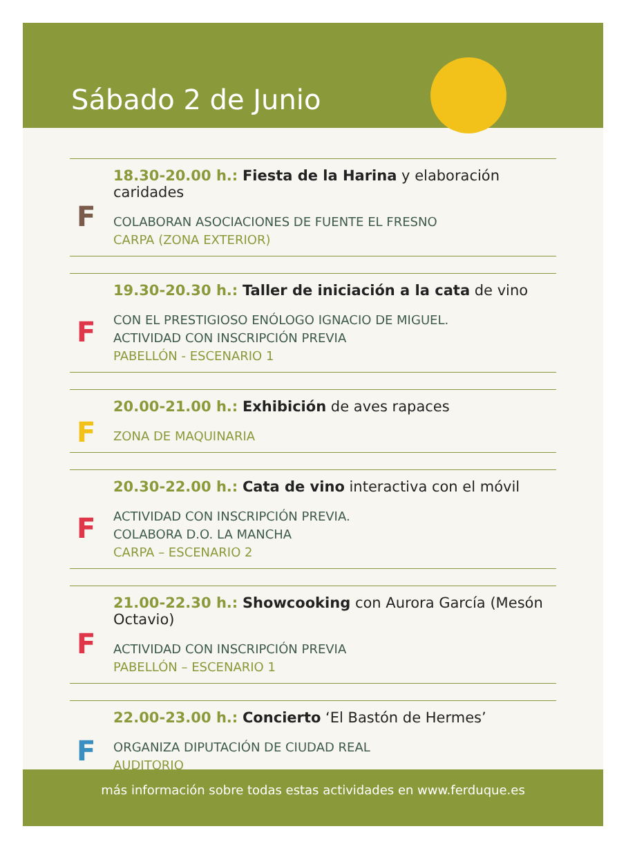Sábado 2 de Junio
F
18.30-20.00 h.: Fiesta de la Harina y elaboración caridades
COLABORAN ASOCIACIONES DE FUENTE EL FRESNO
CARPA (ZONA EXTERIOR)
F
19.30-20.30 h.: Taller de iniciación a la cata de vino
CON EL PRESTIGIOSO ENÓLOGO IGNACIO DE MIGUEL.
ACTIVIDAD CON INSCRIPCIÓN PREVIA
PABELLÓN - ESCENARIO 1
F
20.00-21.00 h.: Exhibición de aves rapaces
ZONA DE MAQUINARIA
F
20.30-22.00 h.: Cata de vino interactiva con el móvil
ACTIVIDAD CON INSCRIPCIÓN PREVIA.
COLABORA D.O. LA MANCHA
CARPA – ESCENARIO 2
F
21.00-22.30 h.: Showcooking con Aurora García (Mesón Octavio)
ACTIVIDAD CON INSCRIPCIÓN PREVIA
PABELLÓN – ESCENARIO 1
F
22.00-23.00 h.: Concierto ‘El Bastón de Hermes’
ORGANIZA DIPUTACIÓN DE CIUDAD REAL
AUDITORIO
más información sobre todas estas actividades en www.ferduque.es